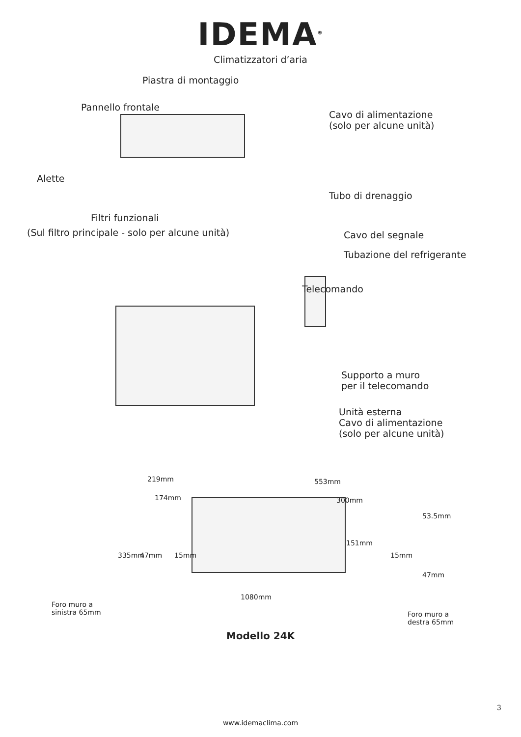IDEMA<sup>®</sup>
Climatizzatori d’aria
Piastra di montaggio
Pannello frontale
Cavo di alimentazione
(solo per alcune unità)
Alette
Tubo di drenaggio
Filtri funzionali
(Sul filtro principale - solo per alcune unità) Cavo del segnale
Tubazione del refrigerante
Telecomando
Supporto a muro
per il telecomando
Unità esterna
Cavo di alimentazione
(solo per alcune unità)
219mm 553mm
174mm 300mm
53.5mm
151mm
335mm 47mm 15mm 15mm
47mm
1080mm
Foro muro a
sinistra 65mm
Foro muro a
destra 65mm
Modello 24K
3
www.idemaclima.com